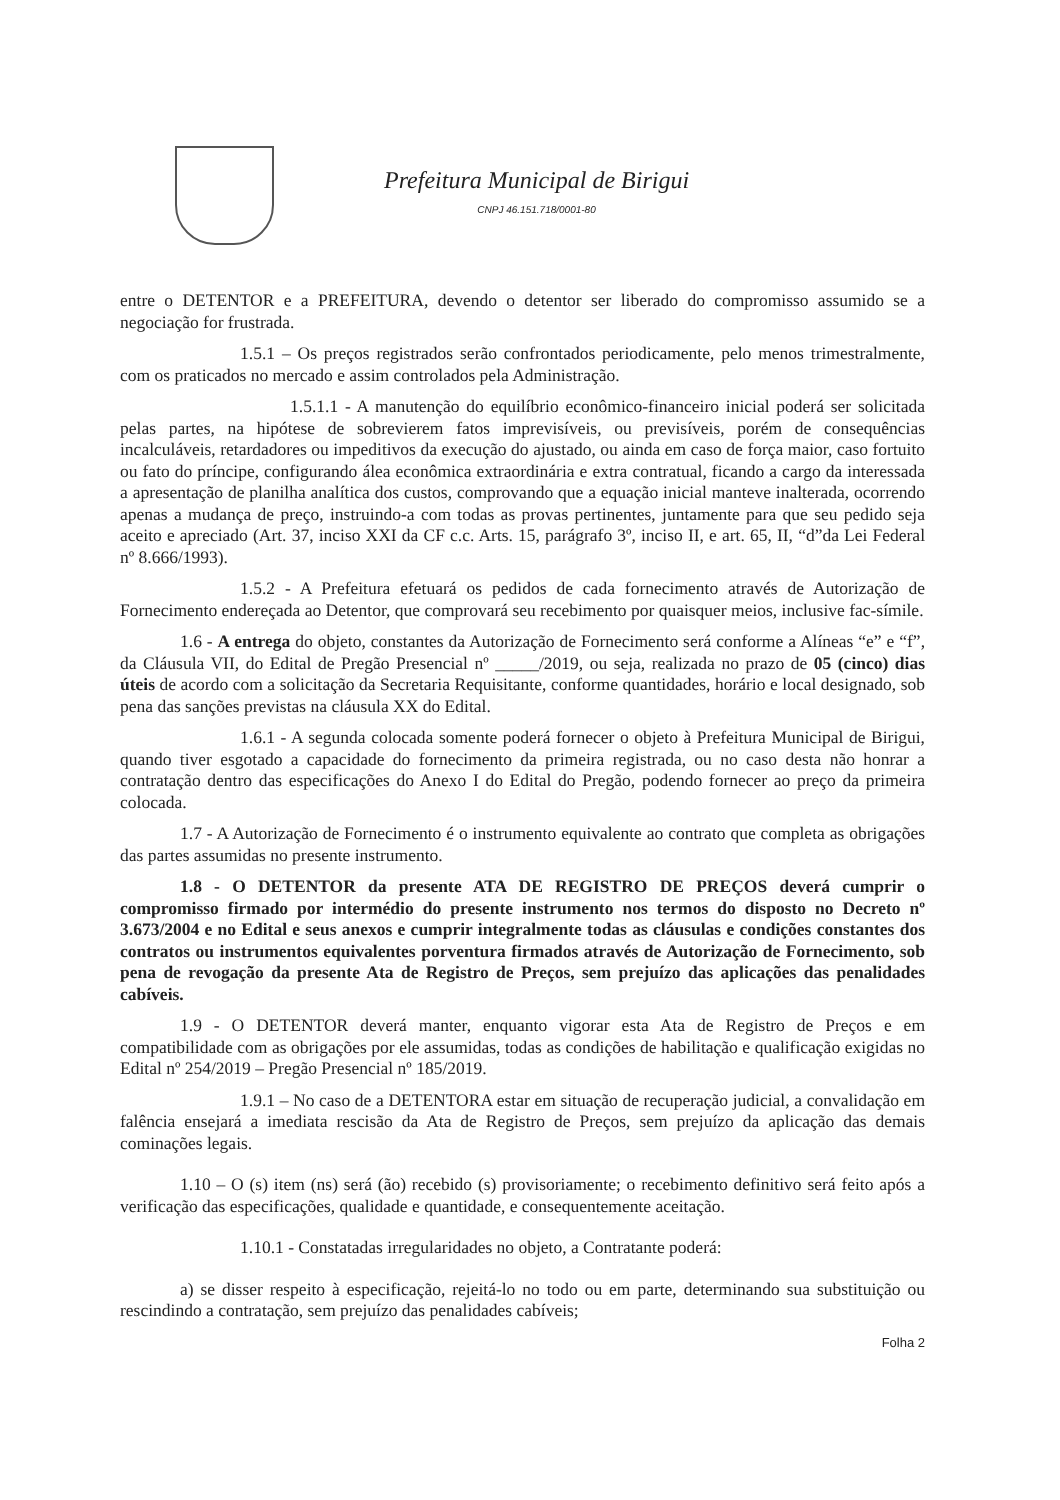Prefeitura Municipal de Birigui
CNPJ 46.151.718/0001-80
entre o DETENTOR e a PREFEITURA, devendo o detentor ser liberado do compromisso assumido se a negociação for frustrada.
1.5.1 – Os preços registrados serão confrontados periodicamente, pelo menos trimestralmente, com os praticados no mercado e assim controlados pela Administração.
1.5.1.1 - A manutenção do equilíbrio econômico-financeiro inicial poderá ser solicitada pelas partes, na hipótese de sobrevierem fatos imprevisíveis, ou previsíveis, porém de consequências incalculáveis, retardadores ou impeditivos da execução do ajustado, ou ainda em caso de força maior, caso fortuito ou fato do príncipe, configurando álea econômica extraordinária e extra contratual, ficando a cargo da interessada a apresentação de planilha analítica dos custos, comprovando que a equação inicial manteve inalterada, ocorrendo apenas a mudança de preço, instruindo-a com todas as provas pertinentes, juntamente para que seu pedido seja aceito e apreciado (Art. 37, inciso XXI da CF c.c. Arts. 15, parágrafo 3º, inciso II, e art. 65, II, “d”da Lei Federal nº 8.666/1993).
1.5.2 - A Prefeitura efetuará os pedidos de cada fornecimento através de Autorização de Fornecimento endereçada ao Detentor, que comprovará seu recebimento por quaisquer meios, inclusive fac-símile.
1.6 - A entrega do objeto, constantes da Autorização de Fornecimento será conforme a Alíneas “e” e “f”, da Cláusula VII, do Edital de Pregão Presencial nº _____/2019, ou seja, realizada no prazo de 05 (cinco) dias úteis de acordo com a solicitação da Secretaria Requisitante, conforme quantidades, horário e local designado, sob pena das sanções previstas na cláusula XX do Edital.
1.6.1 - A segunda colocada somente poderá fornecer o objeto à Prefeitura Municipal de Birigui, quando tiver esgotado a capacidade do fornecimento da primeira registrada, ou no caso desta não honrar a contratação dentro das especificações do Anexo I do Edital do Pregão, podendo fornecer ao preço da primeira colocada.
1.7 - A Autorização de Fornecimento é o instrumento equivalente ao contrato que completa as obrigações das partes assumidas no presente instrumento.
1.8 - O DETENTOR da presente ATA DE REGISTRO DE PREÇOS deverá cumprir o compromisso firmado por intermédio do presente instrumento nos termos do disposto no Decreto nº 3.673/2004 e no Edital e seus anexos e cumprir integralmente todas as cláusulas e condições constantes dos contratos ou instrumentos equivalentes porventura firmados através de Autorização de Fornecimento, sob pena de revogação da presente Ata de Registro de Preços, sem prejuízo das aplicações das penalidades cabíveis.
1.9 - O DETENTOR deverá manter, enquanto vigorar esta Ata de Registro de Preços e em compatibilidade com as obrigações por ele assumidas, todas as condições de habilitação e qualificação exigidas no Edital nº 254/2019 – Pregão Presencial nº 185/2019.
1.9.1 – No caso de a DETENTORA estar em situação de recuperação judicial, a convalidação em falência ensejará a imediata rescisão da Ata de Registro de Preços, sem prejuízo da aplicação das demais cominações legais.
1.10 – O (s) item (ns) será (ão) recebido (s) provisoriamente; o recebimento definitivo será feito após a verificação das especificações, qualidade e quantidade, e consequentemente aceitação.
1.10.1 - Constatadas irregularidades no objeto, a Contratante poderá:
a) se disser respeito à especificação, rejeitá-lo no todo ou em parte, determinando sua substituição ou rescindindo a contratação, sem prejuízo das penalidades cabíveis;
Folha 2